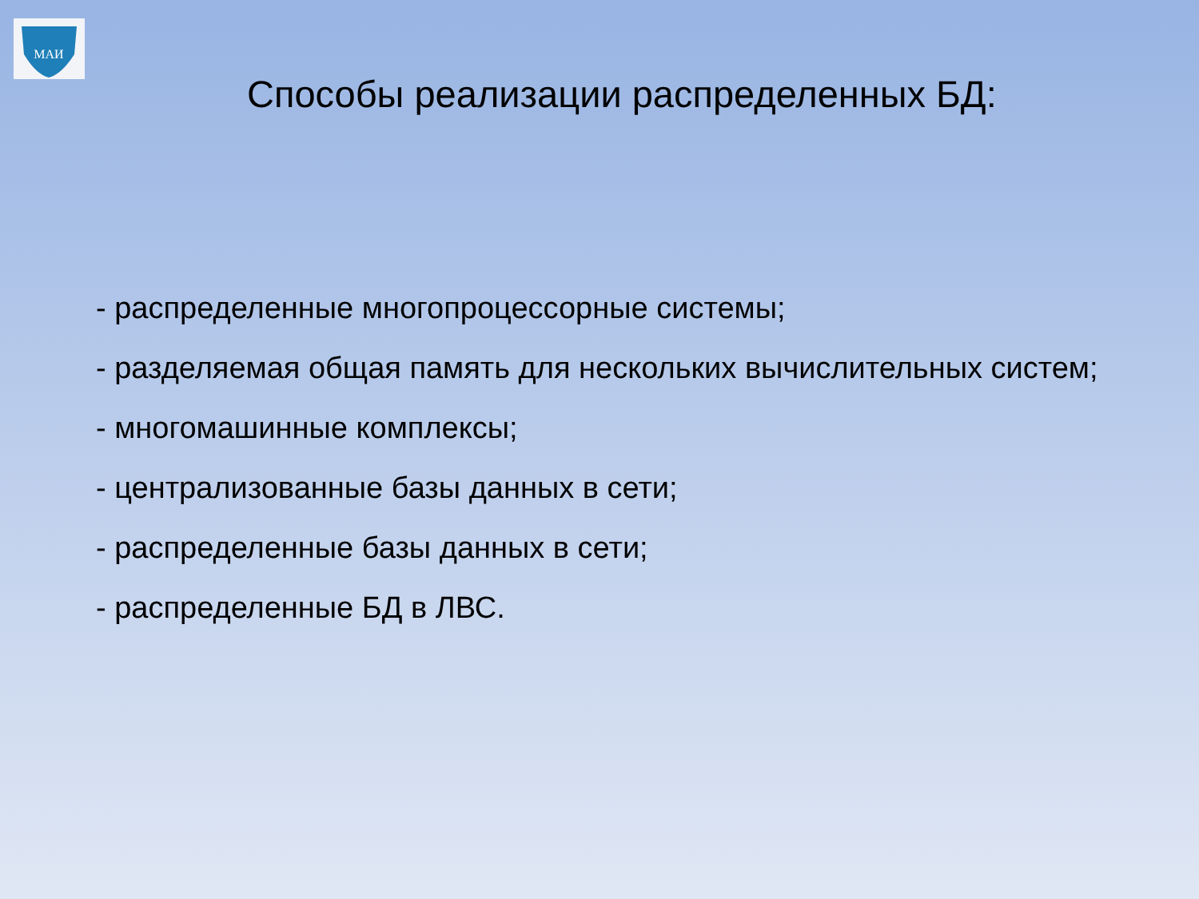МАИ
Способы реализации распределенных БД:
- распределенные многопроцессорные системы;
- разделяемая общая память для нескольких вычислительных систем;
- многомашинные комплексы;
- централизованные базы данных в сети;
- распределенные базы данных в сети;
- распределенные БД в ЛВС.